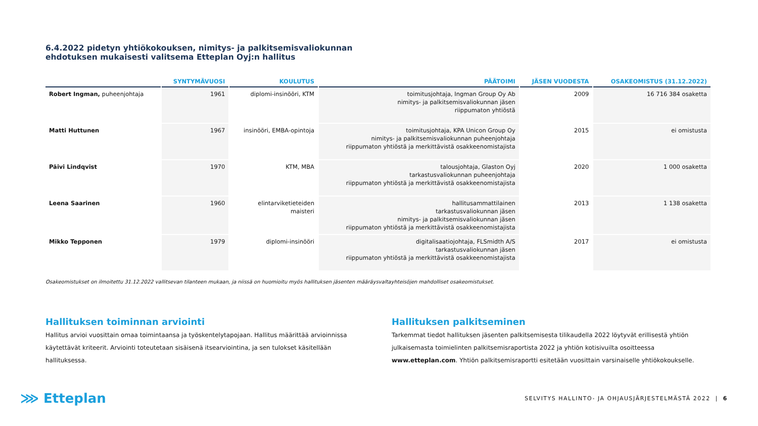6.4.2022 pidetyn yhtiökokouksen, nimitys- ja palkitsemisvaliokunnan
ehdotuksen mukaisesti valitsema Etteplan Oyj:n hallitus
| | SYNTYMÄVUOSI | KOULUTUS | PÄÄTOIMI | JÄSEN VUODESTA | OSAKEOMISTUS (31.12.2022) |
| --- | --- | --- | --- | --- | --- |
| Robert Ingman, puheenjohtaja | 1961 | diplomi-insinööri, KTM | toimitusjohtaja, Ingman Group Oy Ab nimitys- ja palkitsemisvaliokunnan jäsen riippumaton yhtiöstä | 2009 | 16 716 384 osaketta |
| Matti Huttunen | 1967 | insinööri, EMBA-opintoja | toimitusjohtaja, KPA Unicon Group Oy nimitys- ja palkitsemisvaliokunnan puheenjohtaja riippumaton yhtiöstä ja merkittävistä osakkeenomistajista | 2015 | ei omistusta |
| Päivi Lindqvist | 1970 | KTM, MBA | talousjohtaja, Glaston Oyj tarkastusvaliokunnan puheenjohtaja riippumaton yhtiöstä ja merkittävistä osakkeenomistajista | 2020 | 1 000 osaketta |
| Leena Saarinen | 1960 | elintarviketieteiden maisteri | hallitusammattilainen tarkastusvaliokunnan jäsen nimitys- ja palkitsemisvaliokunnan jäsen riippumaton yhtiöstä ja merkittävistä osakkeenomistajista | 2013 | 1 138 osaketta |
| Mikko Tepponen | 1979 | diplomi-insinööri | digitalisaatiojohtaja, FLSmidth A/S tarkastusvaliokunnan jäsen riippumaton yhtiöstä ja merkittävistä osakkeenomistajista | 2017 | ei omistusta |
Osakeomistukset on ilmoitettu 31.12.2022 vallitsevan tilanteen mukaan, ja niissä on huomioitu myös hallituksen jäsenten määräysvaltayhteisöjen mahdolliset osakeomistukset.
Hallituksen toiminnan arviointi
Hallitus arvioi vuosittain omaa toimintaansa ja työskentelytapojaan. Hallitus määrittää arvioinnissa käytettävät kriteerit. Arviointi toteutetaan sisäisenä itsearviointina, ja sen tulokset käsitellään hallituksessa.
Hallituksen palkitseminen
Tarkemmat tiedot hallituksen jäsenten palkitsemisesta tilikaudella 2022 löytyvät erillisestä yhtiön julkaisemasta toimielinten palkitsemisraportista 2022 ja yhtiön kotisivuilta osoitteessa www.etteplan.com. Yhtiön palkitsemisraportti esitetään vuosittain varsinaiselle yhtiökokoukselle.
⋙ Etteplan
SELVITYS HALLINTO- JA OHJAUSJÄRJESTELMÄSTÄ 2022 | 6